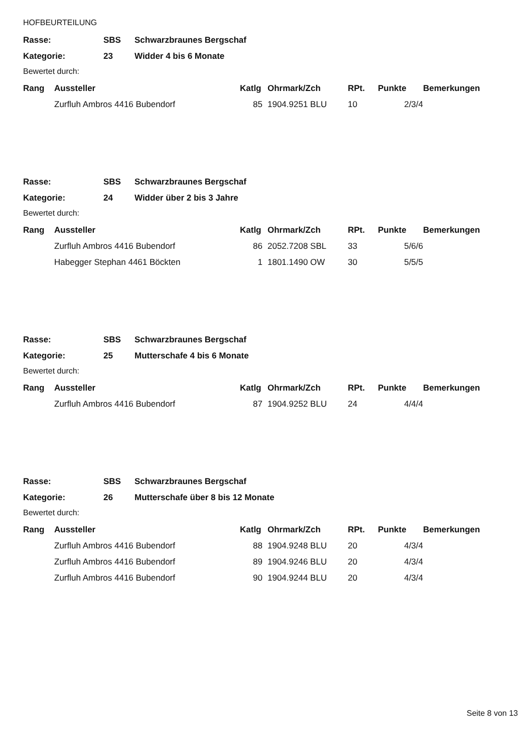HOFBEURTEILUNG
| Rasse: | SBS | Schwarzbraunes Bergschaf |
| Kategorie: | 23 | Widder 4 bis 6 Monate |
Bewertet durch:
| Rang | Aussteller | Katlg | Ohrmark/Zch | RPt. | Punkte | Bemerkungen |
| --- | --- | --- | --- | --- | --- | --- |
| | Zurfluh Ambros 4416 Bubendorf | 85 | 1904.9251 BLU | 10 | 2/3/4 | |
| Rasse: | SBS | Schwarzbraunes Bergschaf |
| Kategorie: | 24 | Widder über 2 bis 3 Jahre |
Bewertet durch:
| Rang | Aussteller | Katlg | Ohrmark/Zch | RPt. | Punkte | Bemerkungen |
| --- | --- | --- | --- | --- | --- | --- |
| | Zurfluh Ambros 4416 Bubendorf | 86 | 2052.7208 SBL | 33 | 5/6/6 | |
| | Habegger Stephan 4461 Böckten | 1 | 1801.1490 OW | 30 | 5/5/5 | |
| Rasse: | SBS | Schwarzbraunes Bergschaf |
| Kategorie: | 25 | Mutterschafe 4 bis 6 Monate |
Bewertet durch:
| Rang | Aussteller | Katlg | Ohrmark/Zch | RPt. | Punkte | Bemerkungen |
| --- | --- | --- | --- | --- | --- | --- |
| | Zurfluh Ambros 4416 Bubendorf | 87 | 1904.9252 BLU | 24 | 4/4/4 | |
| Rasse: | SBS | Schwarzbraunes Bergschaf |
| Kategorie: | 26 | Mutterschafe über 8 bis 12 Monate |
Bewertet durch:
| Rang | Aussteller | Katlg | Ohrmark/Zch | RPt. | Punkte | Bemerkungen |
| --- | --- | --- | --- | --- | --- | --- |
| | Zurfluh Ambros 4416 Bubendorf | 88 | 1904.9248 BLU | 20 | 4/3/4 | |
| | Zurfluh Ambros 4416 Bubendorf | 89 | 1904.9246 BLU | 20 | 4/3/4 | |
| | Zurfluh Ambros 4416 Bubendorf | 90 | 1904.9244 BLU | 20 | 4/3/4 | |
Seite 8 von 13